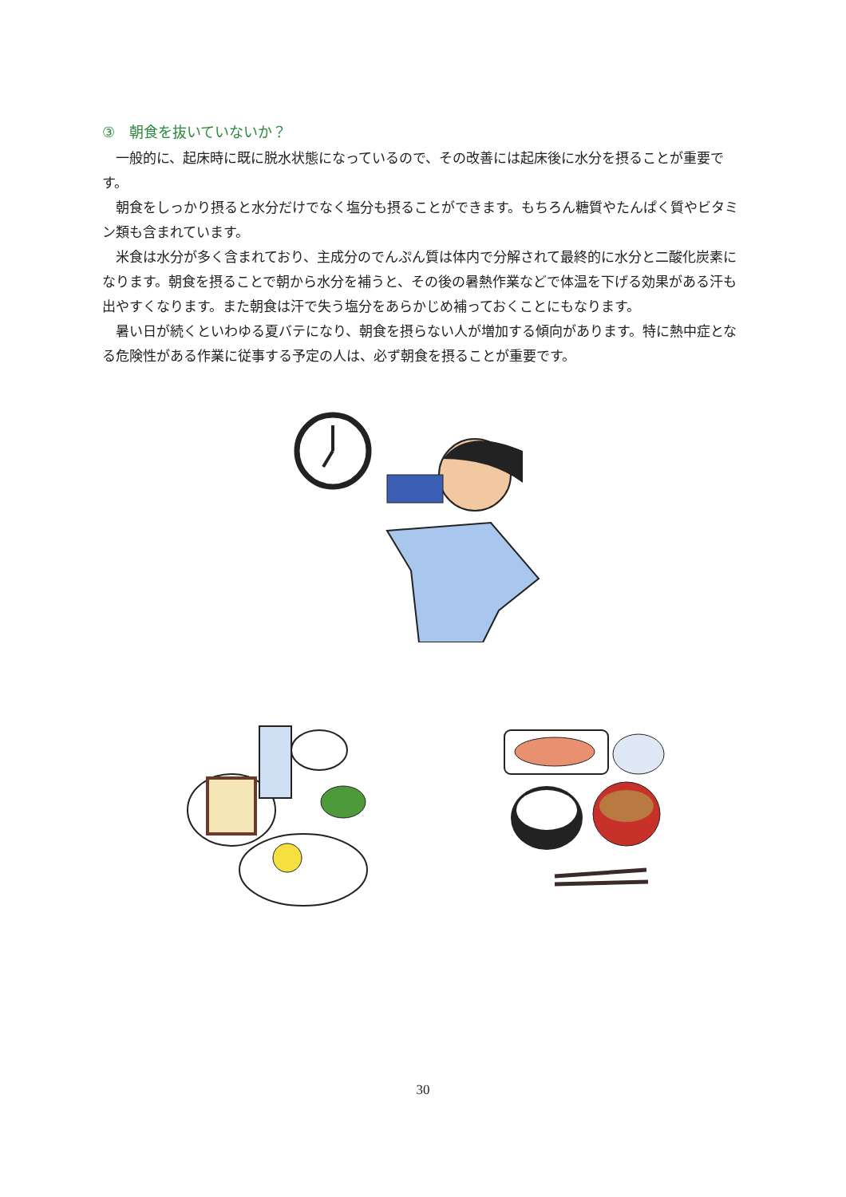③　朝食を抜いていないか？
一般的に、起床時に既に脱水状態になっているので、その改善には起床後に水分を摂ることが重要です。
朝食をしっかり摂ると水分だけでなく塩分も摂ることができます。もちろん糖質やたんぱく質やビタミン類も含まれています。
米食は水分が多く含まれており、主成分のでんぷん質は体内で分解されて最終的に水分と二酸化炭素になります。朝食を摂ることで朝から水分を補うと、その後の暑熱作業などで体温を下げる効果がある汗も出やすくなります。また朝食は汗で失う塩分をあらかじめ補っておくことにもなります。
暑い日が続くといわゆる夏バテになり、朝食を摂らない人が増加する傾向があります。特に熱中症となる危険性がある作業に従事する予定の人は、必ず朝食を摂ることが重要です。
30